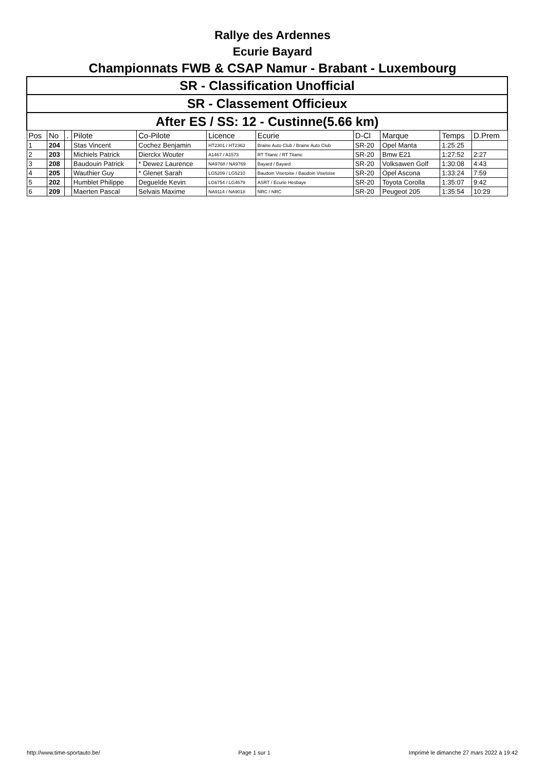Rallye des Ardennes
Ecurie Bayard
Championnats FWB & CSAP Namur - Brabant - Luxembourg
| SR - Classification Unofficial | | | | | | | | | | |
| SR - Classement Officieux | | | | | | | | | | |
| After ES / SS: 12 - Custinne(5.66 km) | | | | | | | | | | |
| Pos | No | . | Pilote | Co-Pilote | Licence | Ecurie | D-Cl | Marque | Temps | D.Prem |
| 1 | 204 | | Stas Vincent | Cochez Benjamin | HT2301 / HT2363 | Braine Auto Club / Braine Auto Club | SR-20 | Opel Manta | 1:25:25 | |
| 2 | 203 | | Michiels Patrick | Dierckx Wouter | A1467 / A1573 | RT Titanic / RT Titanic | SR-20 | Bmw E21 | 1:27:52 | 2:27 |
| 3 | 208 | | Baudouin Patrick | * Dewez Laurence | NA9768 / NA9769 | Bayard / Bayard | SR-20 | Volksawen Golf | 1:30:08 | 4:43 |
| 4 | 205 | | Wauthier Guy | * Glenet Sarah | LG5209 / LG5210 | Baudoin Visetoise / Baudoin Visetoise | SR-20 | Opel Ascona | 1:33:24 | 7:59 |
| 5 | 202 | | Humblet Philippe | Deguelde Kevin | LG6754 / LG4679 | ASRT / Ecurie Hesbaye | SR-20 | Toyota Corolla | 1:35:07 | 9:42 |
| 6 | 209 | | Maerten Pascal | Selvais Maxime | NA9114 / NA9018 | NRC / NRC | SR-20 | Peugeot 205 | 1:35:54 | 10:29 |
http://www.time-sportauto.be/ Page 1 sur 1 Imprimé le dimanche 27 mars 2022 à 19:42